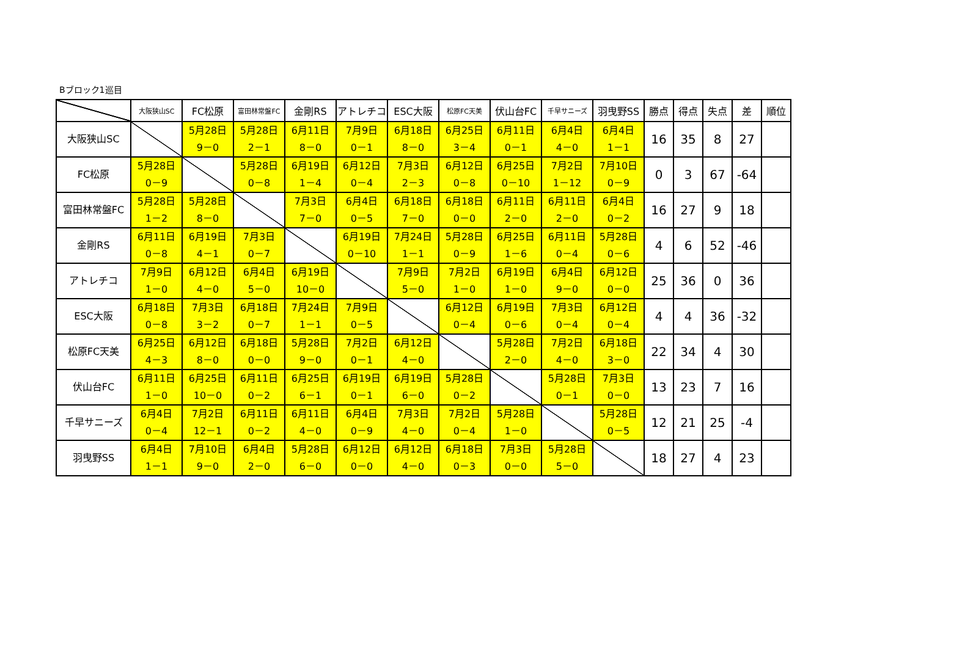Bブロック1巡目
| | 大阪狭山SC | FC松原 | 富田林常盤FC | 金剛RS | アトレチコ | ESC大阪 | 松原FC天美 | 伏山台FC | 千早サニーズ | 羽曳野SS | 勝点 | 得点 | 失点 | 差 | 順位 |
| --- | --- | --- | --- | --- | --- | --- | --- | --- | --- | --- | --- | --- | --- | --- | --- |
| 大阪狭山SC | | 5月28日 9－0 | 5月28日 2－1 | 6月11日 8－0 | 7月9日 0－1 | 6月18日 8－0 | 6月25日 3－4 | 6月11日 0－1 | 6月4日 4－0 | 6月4日 1－1 | 16 | 35 | 8 | 27 | |
| FC松原 | 5月28日 0－9 | | 5月28日 0－8 | 6月19日 1－4 | 6月12日 0－4 | 7月3日 2－3 | 6月12日 0－8 | 6月25日 0－10 | 7月2日 1－12 | 7月10日 0－9 | 0 | 3 | 67 | -64 | |
| 富田林常盤FC | 5月28日 1－2 | 5月28日 8－0 | | 7月3日 7－0 | 6月4日 0－5 | 6月18日 7－0 | 6月18日 0－0 | 6月11日 2－0 | 6月11日 2－0 | 6月4日 0－2 | 16 | 27 | 9 | 18 | |
| 金剛RS | 6月11日 0－8 | 6月19日 4－1 | 7月3日 0－7 | | 6月19日 0－10 | 7月24日 1－1 | 5月28日 0－9 | 6月25日 1－6 | 6月11日 0－4 | 5月28日 0－6 | 4 | 6 | 52 | -46 | |
| アトレチコ | 7月9日 1－0 | 6月12日 4－0 | 6月4日 5－0 | 6月19日 10－0 | | 7月9日 5－0 | 7月2日 1－0 | 6月19日 1－0 | 6月4日 9－0 | 6月12日 0－0 | 25 | 36 | 0 | 36 | |
| ESC大阪 | 6月18日 0－8 | 7月3日 3－2 | 6月18日 0－7 | 7月24日 1－1 | 7月9日 0－5 | | 6月12日 0－4 | 6月19日 0－6 | 7月3日 0－4 | 6月12日 0－4 | 4 | 4 | 36 | -32 | |
| 松原FC天美 | 6月25日 4－3 | 6月12日 8－0 | 6月18日 0－0 | 5月28日 9－0 | 7月2日 0－1 | 6月12日 4－0 | | 5月28日 2－0 | 7月2日 4－0 | 6月18日 3－0 | 22 | 34 | 4 | 30 | |
| 伏山台FC | 6月11日 1－0 | 6月25日 10－0 | 6月11日 0－2 | 6月25日 6－1 | 6月19日 0－1 | 6月19日 6－0 | 5月28日 0－2 | | 5月28日 0－1 | 7月3日 0－0 | 13 | 23 | 7 | 16 | |
| 千早サニーズ | 6月4日 0－4 | 7月2日 12－1 | 6月11日 0－2 | 6月11日 4－0 | 6月4日 0－9 | 7月3日 4－0 | 7月2日 0－4 | 5月28日 1－0 | | 5月28日 0－5 | 12 | 21 | 25 | -4 | |
| 羽曳野SS | 6月4日 1－1 | 7月10日 9－0 | 6月4日 2－0 | 5月28日 6－0 | 6月12日 0－0 | 6月12日 4－0 | 6月18日 0－3 | 7月3日 0－0 | 5月28日 5－0 | | 18 | 27 | 4 | 23 | |